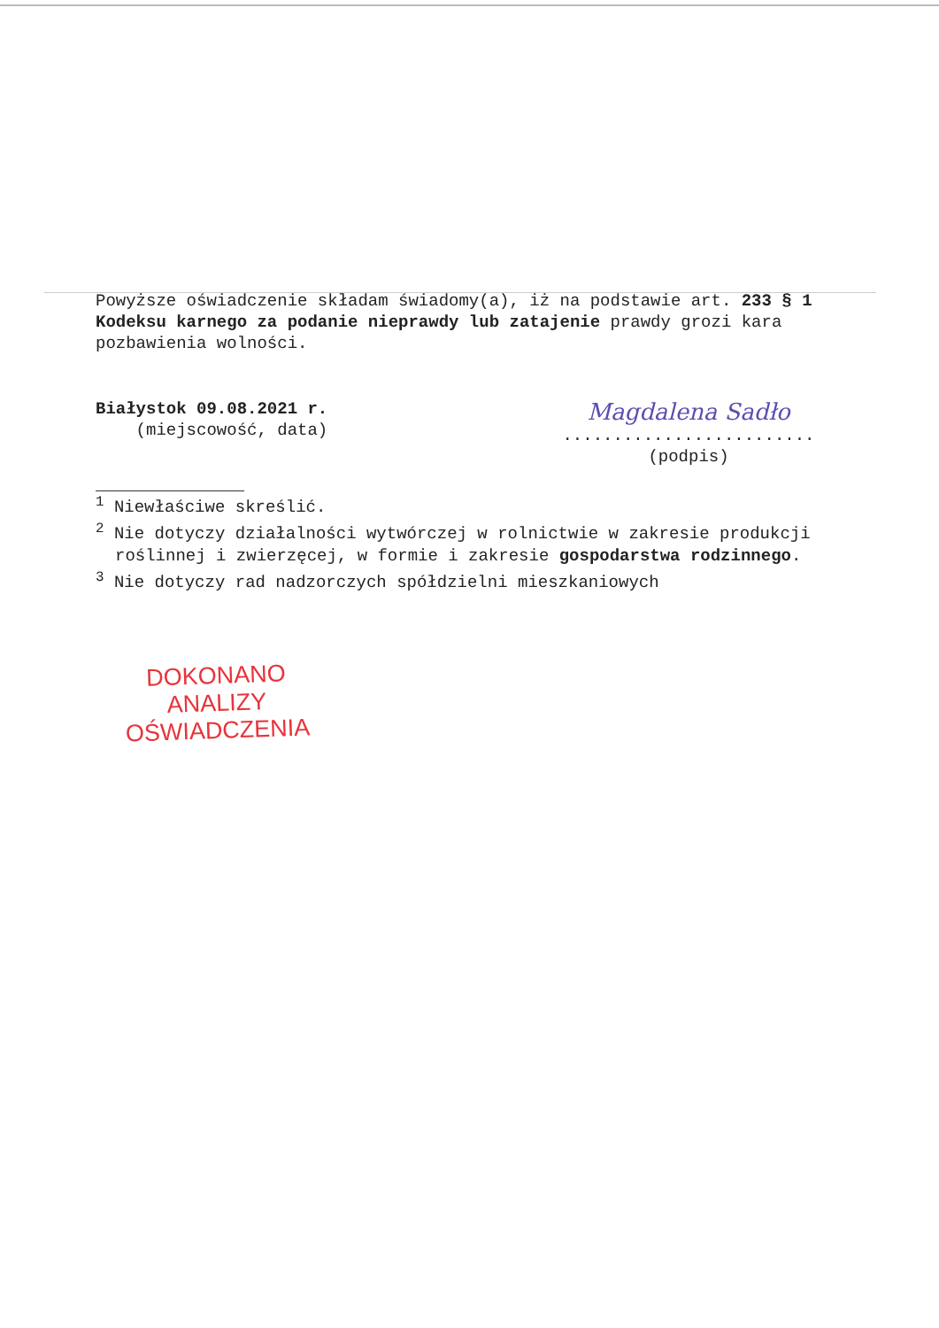Powyższe oświadczenie składam świadomy(a), iż na podstawie art. 233 § 1 Kodeksu karnego za podanie nieprawdy lub zatajenie prawdy grozi kara pozbawienia wolności.
Białystok 09.08.2021 r.
(miejscowość, data)
Magdalena Sadło
.........................
(podpis)
<sup>1</sup> Niewłaściwe skreślić.
<sup>2</sup> Nie dotyczy działalności wytwórczej w rolnictwie w zakresie produkcji roślinnej i zwierzęcej, w formie i zakresie gospodarstwa rodzinnego.
<sup>3</sup> Nie dotyczy rad nadzorczych spółdzielni mieszkaniowych
DOKONANO ANALIZY
OŚWIADCZENIA